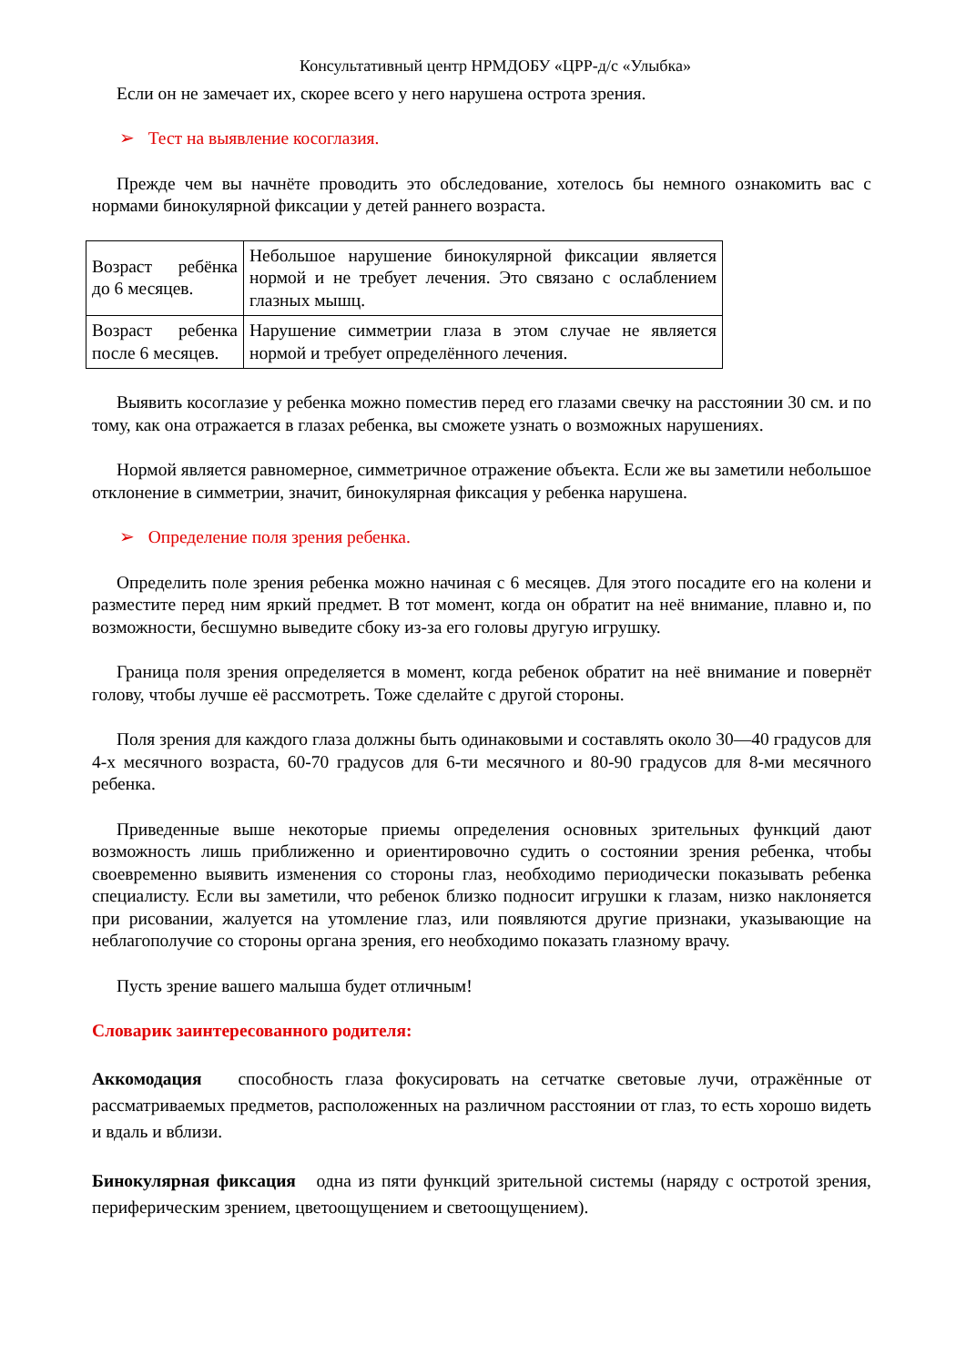Консультативный центр НРМДОБУ «ЦРР-д/с «Улыбка»
Если он не замечает их, скорее всего у него нарушена острота зрения.
➢ Тест на выявление косоглазия.
Прежде чем вы начнёте проводить это обследование, хотелось бы немного ознакомить вас с нормами бинокулярной фиксации у детей раннего возраста.
| Возраст ребёнка до 6 месяцев. | Небольшое нарушение бинокулярной фиксации является нормой и не требует лечения. Это связано с ослаблением глазных мышц. |
| Возраст ребенка после 6 месяцев. | Нарушение симметрии глаза в этом случае не является нормой и требует определённого лечения. |
Выявить косоглазие у ребенка можно поместив перед его глазами свечку на расстоянии 30 см. и по тому, как она отражается в глазах ребенка, вы сможете узнать о возможных нарушениях.
Нормой является равномерное, симметричное отражение объекта. Если же вы заметили небольшое отклонение в симметрии, значит, бинокулярная фиксация у ребенка нарушена.
➢ Определение поля зрения ребенка.
Определить поле зрения ребенка можно начиная с 6 месяцев. Для этого посадите его на колени и разместите перед ним яркий предмет. В тот момент, когда он обратит на неё внимание, плавно и, по возможности, бесшумно выведите сбоку из-за его головы другую игрушку.
Граница поля зрения определяется в момент, когда ребенок обратит на неё внимание и повернёт голову, чтобы лучше её рассмотреть. Тоже сделайте с другой стороны.
Поля зрения для каждого глаза должны быть одинаковыми и составлять около 30—40 градусов для 4-х месячного возраста, 60-70 градусов для 6-ти месячного и 80-90 градусов для 8-ми месячного ребенка.
Приведенные выше некоторые приемы определения основных зрительных функций дают возможность лишь приближенно и ориентировочно судить о состоянии зрения ребенка, чтобы своевременно выявить изменения со стороны глаз, необходимо периодически показывать ребенка специалисту. Если вы заметили, что ребенок близко подносит игрушки к глазам, низко наклоняется при рисовании, жалуется на утомление глаз, или появляются другие признаки, указывающие на неблагополучие со стороны органа зрения, его необходимо показать глазному врачу.
Пусть зрение вашего малыша будет отличным!
Словарик заинтересованного родителя:
Аккомодация способность глаза фокусировать на сетчатке световые лучи, отражённые от рассматриваемых предметов, расположенных на различном расстоянии от глаз, то есть хорошо видеть и вдаль и вблизи.
Бинокулярная фиксация одна из пяти функций зрительной системы (наряду с остротой зрения, периферическим зрением, цветоощущением и светоощущением).